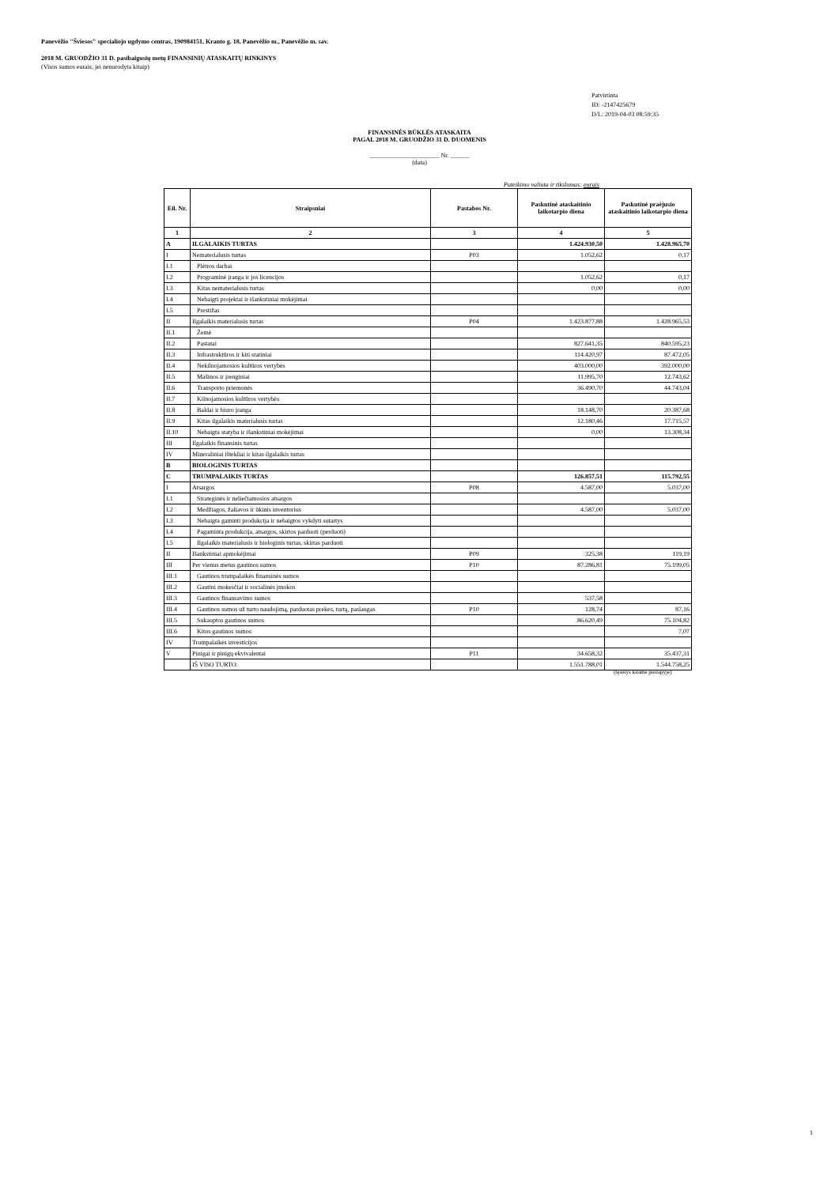Panevėžio "Šviesos" specialiojo ugdymo centras, 190984151, Kranto g. 18, Panevėžio m., Panevėžio m. sav.
2018 M. GRUODŽIO 31 D. pasibaigusių metų FINANSINIŲ ATASKAITŲ RINKINYS
(Visos sumos eurais, jei nenurodyta kitaip)
Patvirtinta
ID: -2147425679
D/L: 2019-04-03 08:59:35
FINANSINĖS BŪKLĖS ATASKAITA
PAGAL 2018 M. GRUODŽIO 31 D. DUOMENIS
______________________ Nr. ______
(data)
Pateikimo valiuta ir tikslumas: eurais
| Eil. Nr. | Straipsniai | Pastabos Nr. | Paskutinė ataskaitinio laikotarpio diena | Paskutinė praėjusio ataskaitinio laikotarpio diena |
| --- | --- | --- | --- | --- |
| 1 | 2 | 3 | 4 | 5 |
| A | ILGALAIKIS TURTAS | | 1.424.930,50 | 1.428.965,70 |
| I | Nematerialusis turtas | P03 | 1.052,62 | 0,17 |
| I.1 | Plėtros darbai | | | |
| I.2 | Programinė įranga ir jos licencijos | | 1.052,62 | 0,17 |
| I.3 | Kitas nematerialusis turtas | | 0,00 | 0,00 |
| I.4 | Nebaigti projektai ir išankstiniai mokėjimai | | | |
| I.5 | Prestižas | | | |
| II | Ilgalaikis materialusis turtas | P04 | 1.423.877,88 | 1.428.965,53 |
| II.1 | Žemė | | | |
| II.2 | Pastatai | | 827.641,35 | 840.595,23 |
| II.3 | Infrastruktūros ir kiti statiniai | | 114.420,97 | 87.472,05 |
| II.4 | Nekilnojamosios kultūros vertybės | | 403.000,00 | 392.000,00 |
| II.5 | Mašinos ir įrenginiai | | 11.995,70 | 12.743,62 |
| II.6 | Transporto priemonės | | 36.490,70 | 44.743,04 |
| II.7 | Kilnojamosios kultūros vertybės | | | |
| II.8 | Baldai ir biuro įranga | | 18.148,70 | 20.387,68 |
| II.9 | Kitas ilgalaikis materialusis turtas | | 12.180,46 | 17.715,57 |
| II.10 | Nebaigta statyba ir išankstiniai mokėjimai | | 0,00 | 13.308,34 |
| III | Ilgalaikis finansinis turtas | | | |
| IV | Mineraliniai ištekliai ir kitas ilgalaikis turtas | | | |
| B | BIOLOGINIS TURTAS | | | |
| C | TRUMPALAIKIS TURTAS | | 126.857,51 | 115.792,55 |
| I | Atsargos | P08 | 4.587,00 | 5.037,00 |
| I.1 | Strateginės ir neliečiamosios atsargos | | | |
| I.2 | Medžiagos, žaliavos ir ūkinis inventorius | | 4.587,00 | 5.037,00 |
| I.3 | Nebaigta gaminti produkcija ir nebaigtos vykdyti sutartys | | | |
| I.4 | Pagaminta produkcija, atsargos, skirtos parduoti (perduoti) | | | |
| I.5 | Ilgalaikis materialusis ir biologinis turtas, skirtas parduoti | | | |
| II | Išankstiniai apmokėjimai | P09 | 325,38 | 119,19 |
| III | Per vienus metus gautinos sumos | P10 | 87.286,81 | 75.199,05 |
| III.1 | Gautinos trumpalaikės finansinės sumos | | | |
| III.2 | Gautini mokesčiai ir socialinės įmokos | | | |
| III.3 | Gautinos finansavimo sumos | | 537,58 | |
| III.4 | Gautinos sumos už turto naudojimą, parduotas prekes, turtą, paslaugas | P10 | 128,74 | 87,16 |
| III.5 | Sukauptos gautinos sumos | | 86.620,49 | 75.104,82 |
| III.6 | Kitos gautinos sumos | | | 7,07 |
| IV | Trumpalaikės investicijos | | | |
| V | Pinigai ir pinigų ekvivalentai | P11 | 34.658,32 | 35.437,31 |
| | IŠ VISO TURTO: | | 1.551.788,01 | 1.544.758,25 |
(tęsinys kitame puslapyje)
1